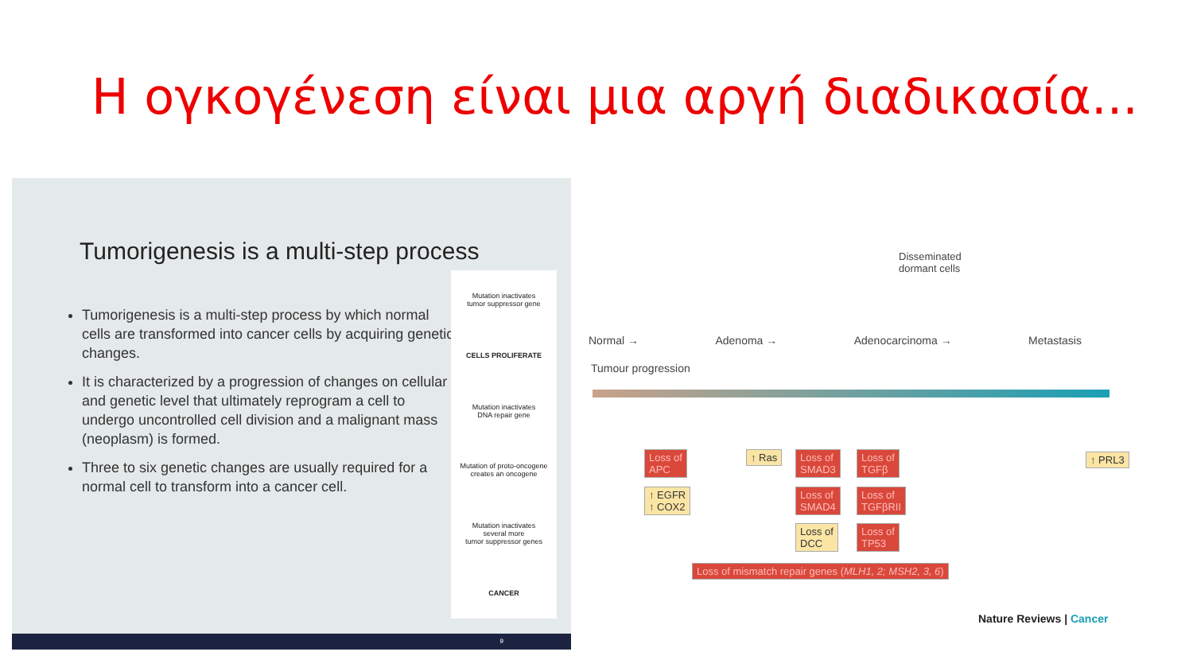Η ογκογένεση είναι μια αργή διαδικασία...
Tumorigenesis is a multi-step process
Tumorigenesis is a multi-step process by which normal cells are transformed into cancer cells by acquiring genetic changes.
It is characterized by a progression of changes on cellular and genetic level that ultimately reprogram a cell to undergo uncontrolled cell division and a malignant mass (neoplasm) is formed.
Three to six genetic changes are usually required for a normal cell to transform into a cancer cell.
Mutation inactivates
tumor suppressor gene
CELLS PROLIFERATE
Mutation inactivates
DNA repair gene
Mutation of proto-oncogene
creates an oncogene
Mutation inactivates
several more
tumor suppressor genes
CANCER
9
Disseminated
dormant cells
Normal → Adenoma → Adenocarcinoma → Metastasis
Tumour progression
Loss of
APC
↑ EGFR
↑ COX2
↑ Ras
Loss of
SMAD3
Loss of
SMAD4
Loss of
DCC
Loss of
TGFβ
Loss of
TGFβRII
Loss of
TP53
↑ PRL3
Loss of mismatch repair genes (MLH1, 2; MSH2, 3, 6)
Nature Reviews | Cancer